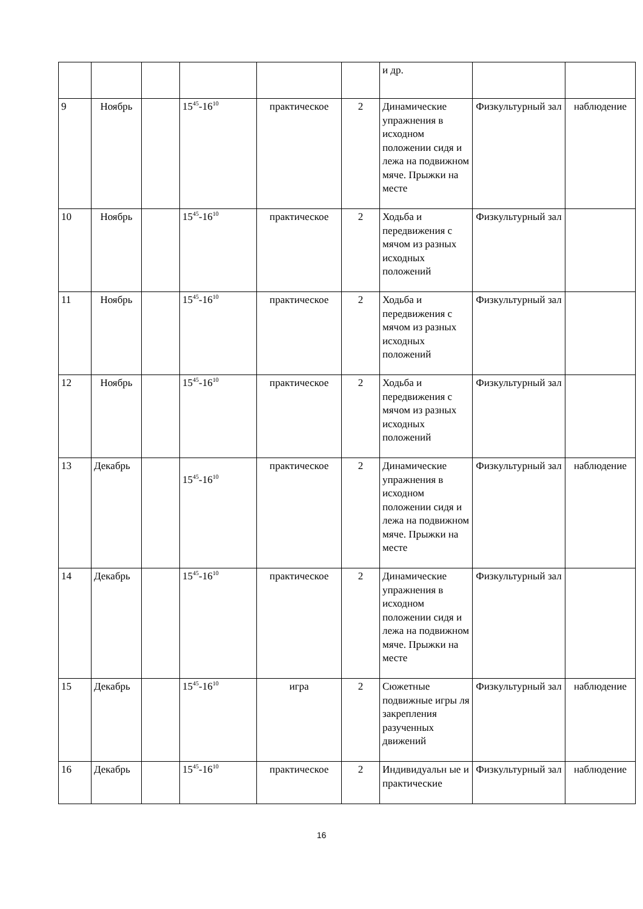| | | | | | | и др. | | |
| 9 | Ноябрь | | 15<sup>45</sup>-16<sup>10</sup> | практическое | 2 | Динамические упражнения в исходном положении сидя и лежа на подвижном мяче. Прыжки на месте | Физкультурный зал | наблюдение |
| 10 | Ноябрь | | 15<sup>45</sup>-16<sup>10</sup> | практическое | 2 | Ходьба и передвижения с мячом из разных исходных положений | Физкультурный зал | |
| 11 | Ноябрь | | 15<sup>45</sup>-16<sup>10</sup> | практическое | 2 | Ходьба и передвижения с мячом из разных исходных положений | Физкультурный зал | |
| 12 | Ноябрь | | 15<sup>45</sup>-16<sup>10</sup> | практическое | 2 | Ходьба и передвижения с мячом из разных исходных положений | Физкультурный зал | |
| 13 | Декабрь | | 15<sup>45</sup>-16<sup>10</sup> | практическое | 2 | Динамические упражнения в исходном положении сидя и лежа на подвижном мяче. Прыжки на месте | Физкультурный зал | наблюдение |
| 14 | Декабрь | | 15<sup>45</sup>-16<sup>10</sup> | практическое | 2 | Динамические упражнения в исходном положении сидя и лежа на подвижном мяче. Прыжки на месте | Физкультурный зал | |
| 15 | Декабрь | | 15<sup>45</sup>-16<sup>10</sup> | игра | 2 | Сюжетные подвижные игры ля закрепления разученных движений | Физкультурный зал | наблюдение |
| 16 | Декабрь | | 15<sup>45</sup>-16<sup>10</sup> | практическое | 2 | Индивидуальн ые и практические | Физкультурный зал | наблюдение |
16